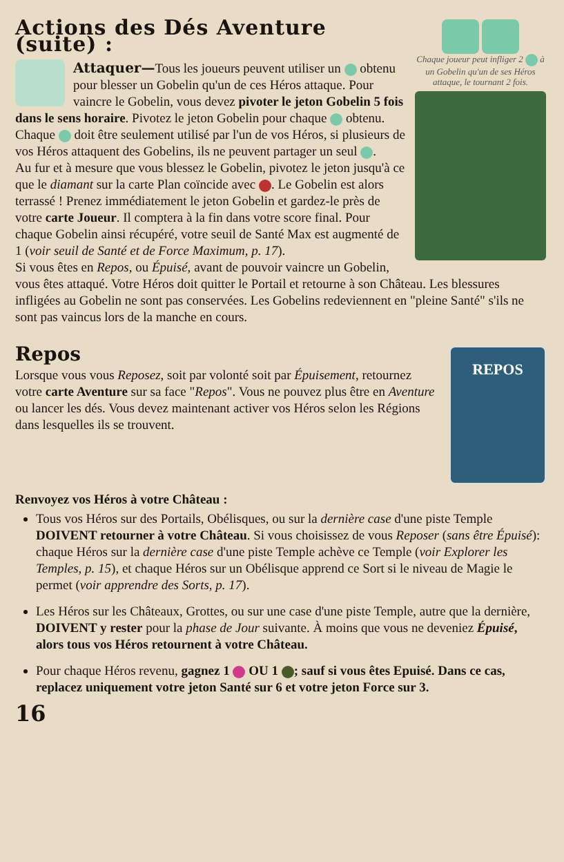Chaque joueur peut infliger 2 à un Gobelin qu'un de ses Héros attaque, le tournant 2 fois.
Actions des Dés Aventure (suite) :
Attaquer—Tous les joueurs peuvent utiliser un obtenu pour blesser un Gobelin qu'un de ces Héros attaque. Pour vaincre le Gobelin, vous devez pivoter le jeton Gobelin 5 fois dans le sens horaire. Pivotez le jeton Gobelin pour chaque obtenu. Chaque doit être seulement utilisé par l'un de vos Héros, si plusieurs de vos Héros attaquent des Gobelins, ils ne peuvent partager un seul .
Au fur et à mesure que vous blessez le Gobelin, pivotez le jeton jusqu'à ce que le diamant sur la carte Plan coïncide avec . Le Gobelin est alors terrassé ! Prenez immédiatement le jeton Gobelin et gardez-le près de votre carte Joueur. Il comptera à la fin dans votre score final. Pour chaque Gobelin ainsi récupéré, votre seuil de Santé Max est augmenté de 1 (voir seuil de Santé et de Force Maximum, p. 17).
Si vous êtes en Repos, ou Épuisé, avant de pouvoir vaincre un Gobelin, vous êtes attaqué. Votre Héros doit quitter le Portail et retourne à son Château. Les blessures infligées au Gobelin ne sont pas conservées. Les Gobelins redeviennent en "pleine Santé" s'ils ne sont pas vaincus lors de la manche en cours.
Repos
REPOS
Lorsque vous vous Reposez, soit par volonté soit par Épuisement, retournez votre carte Aventure sur sa face "Repos". Vous ne pouvez plus être en Aventure ou lancer les dés. Vous devez maintenant activer vos Héros selon les Régions dans lesquelles ils se trouvent.
Renvoyez vos Héros à votre Château :
Tous vos Héros sur des Portails, Obélisques, ou sur la dernière case d'une piste Temple DOIVENT retourner à votre Château. Si vous choisissez de vous Reposer (sans être Épuisé): chaque Héros sur la dernière case d'une piste Temple achève ce Temple (voir Explorer les Temples, p. 15), et chaque Héros sur un Obélisque apprend ce Sort si le niveau de Magie le permet (voir apprendre des Sorts, p. 17).
Les Héros sur les Châteaux, Grottes, ou sur une case d'une piste Temple, autre que la dernière, DOIVENT y rester pour la phase de Jour suivante. À moins que vous ne deveniez Épuisé, alors tous vos Héros retournent à votre Château.
Pour chaque Héros revenu, gagnez 1 OU 1 ; sauf si vous êtes Epuisé. Dans ce cas, replacez uniquement votre jeton Santé sur 6 et votre jeton Force sur 3.
16